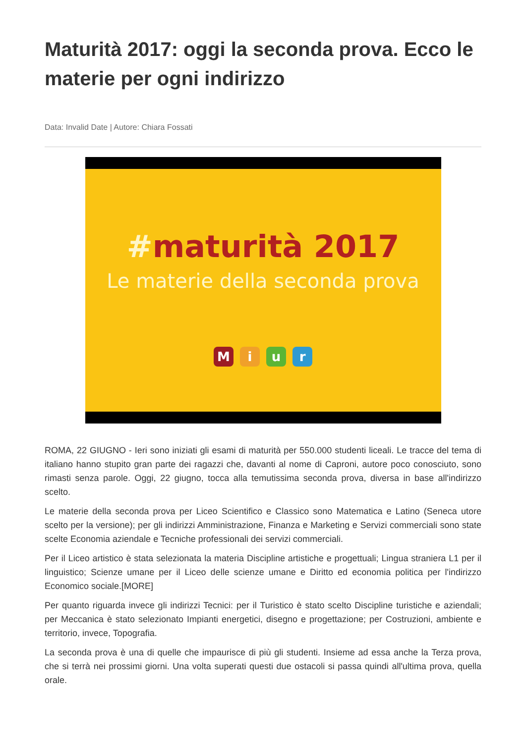Maturità 2017: oggi la seconda prova. Ecco le materie per ogni indirizzo
Data: Invalid Date | Autore: Chiara Fossati
#maturità 2017
Le materie della seconda prova
M i u r
ROMA, 22 GIUGNO - Ieri sono iniziati gli esami di maturità per 550.000 studenti liceali. Le tracce del tema di italiano hanno stupito gran parte dei ragazzi che, davanti al nome di Caproni, autore poco conosciuto, sono rimasti senza parole. Oggi, 22 giugno, tocca alla temutissima seconda prova, diversa in base all'indirizzo scelto.
Le materie della seconda prova per Liceo Scientifico e Classico sono Matematica e Latino (Seneca utore scelto per la versione); per gli indirizzi Amministrazione, Finanza e Marketing e Servizi commerciali sono state scelte Economia aziendale e Tecniche professionali dei servizi commerciali.
Per il Liceo artistico è stata selezionata la materia Discipline artistiche e progettuali; Lingua straniera L1 per il linguistico; Scienze umane per il Liceo delle scienze umane e Diritto ed economia politica per l'indirizzo Economico sociale.[MORE]
Per quanto riguarda invece gli indirizzi Tecnici: per il Turistico è stato scelto Discipline turistiche e aziendali; per Meccanica è stato selezionato Impianti energetici, disegno e progettazione; per Costruzioni, ambiente e territorio, invece, Topografia.
La seconda prova è una di quelle che impaurisce di più gli studenti. Insieme ad essa anche la Terza prova, che si terrà nei prossimi giorni. Una volta superati questi due ostacoli si passa quindi all'ultima prova, quella orale.